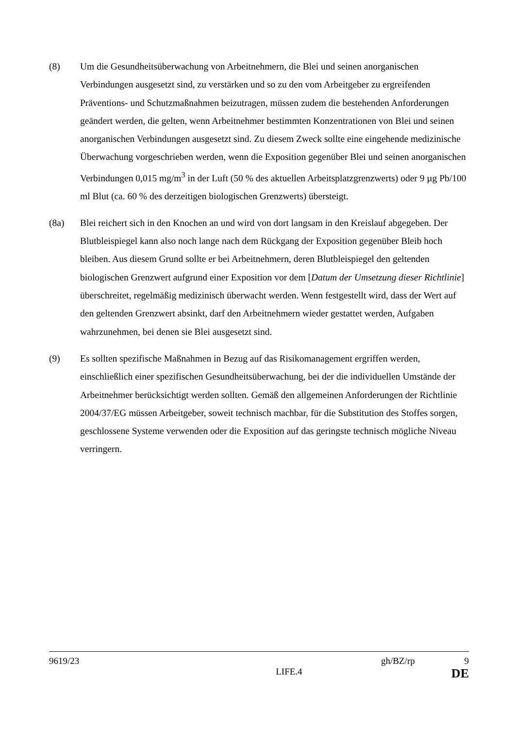(8) Um die Gesundheitsüberwachung von Arbeitnehmern, die Blei und seinen anorganischen Verbindungen ausgesetzt sind, zu verstärken und so zu den vom Arbeitgeber zu ergreifenden Präventions- und Schutzmaßnahmen beizutragen, müssen zudem die bestehenden Anforderungen geändert werden, die gelten, wenn Arbeitnehmer bestimmten Konzentrationen von Blei und seinen anorganischen Verbindungen ausgesetzt sind. Zu diesem Zweck sollte eine eingehende medizinische Überwachung vorgeschrieben werden, wenn die Exposition gegenüber Blei und seinen anorganischen Verbindungen 0,015 mg/m<sup>3</sup> in der Luft (50 % des aktuellen Arbeitsplatzgrenzwerts) oder 9 µg Pb/100 ml Blut (ca. 60 % des derzeitigen biologischen Grenzwerts) übersteigt.
(8a) Blei reichert sich in den Knochen an und wird von dort langsam in den Kreislauf abgegeben. Der Blutbleispiegel kann also noch lange nach dem Rückgang der Exposition gegenüber Bleib hoch bleiben. Aus diesem Grund sollte er bei Arbeitnehmern, deren Blutbleispiegel den geltenden biologischen Grenzwert aufgrund einer Exposition vor dem [Datum der Umsetzung dieser Richtlinie] überschreitet, regelmäßig medizinisch überwacht werden. Wenn festgestellt wird, dass der Wert auf den geltenden Grenzwert absinkt, darf den Arbeitnehmern wieder gestattet werden, Aufgaben wahrzunehmen, bei denen sie Blei ausgesetzt sind.
(9) Es sollten spezifische Maßnahmen in Bezug auf das Risikomanagement ergriffen werden, einschließlich einer spezifischen Gesundheitsüberwachung, bei der die individuellen Umstände der Arbeitnehmer berücksichtigt werden sollten. Gemäß den allgemeinen Anforderungen der Richtlinie 2004/37/EG müssen Arbeitgeber, soweit technisch machbar, für die Substitution des Stoffes sorgen, geschlossene Systeme verwenden oder die Exposition auf das geringste technisch mögliche Niveau verringern.
9619/23 gh/BZ/rp 9
LIFE.4 DE